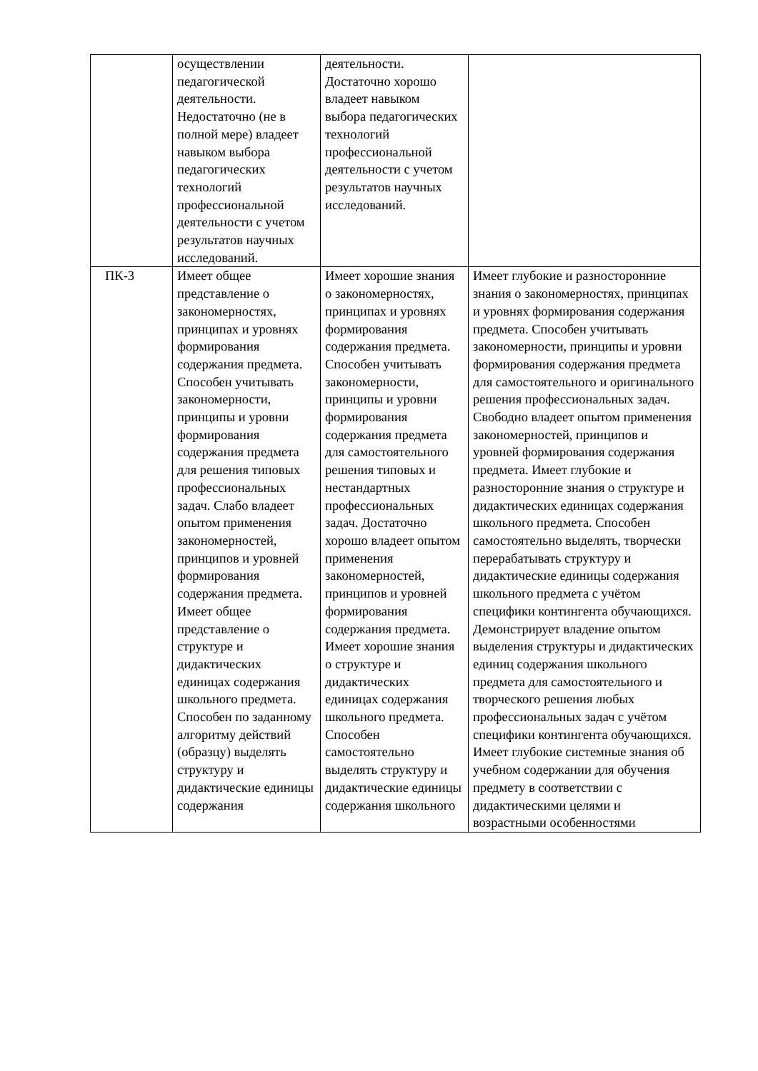| | осуществлении педагогической деятельности. Недостаточно (не в полной мере) владеет навыком выбора педагогических технологий профессиональной деятельности с учетом результатов научных исследований. | деятельности. Достаточно хорошо владеет навыком выбора педагогических технологий профессиональной деятельности с учетом результатов научных исследований. | |
| ПК-3 | Имеет общее представление о закономерностях, принципах и уровнях формирования содержания предмета. Способен учитывать закономерности, принципы и уровни формирования содержания предмета для решения типовых профессиональных задач. Слабо владеет опытом применения закономерностей, принципов и уровней формирования содержания предмета. Имеет общее представление о структуре и дидактических единицах содержания школьного предмета. Способен по заданному алгоритму действий (образцу) выделять структуру и дидактические единицы содержания | Имеет хорошие знания о закономерностях, принципах и уровнях формирования содержания предмета. Способен учитывать закономерности, принципы и уровни формирования содержания предмета для самостоятельного решения типовых и нестандартных профессиональных задач. Достаточно хорошо владеет опытом применения закономерностей, принципов и уровней формирования содержания предмета. Имеет хорошие знания о структуре и дидактических единицах содержания школьного предмета. Способен самостоятельно выделять структуру и дидактические единицы содержания школьного | Имеет глубокие и разносторонние знания о закономерностях, принципах и уровнях формирования содержания предмета. Способен учитывать закономерности, принципы и уровни формирования содержания предмета для самостоятельного и оригинального решения профессиональных задач. Свободно владеет опытом применения закономерностей, принципов и уровней формирования содержания предмета. Имеет глубокие и разносторонние знания о структуре и дидактических единицах содержания школьного предмета. Способен самостоятельно выделять, творчески перерабатывать структуру и дидактические единицы содержания школьного предмета с учётом специфики контингента обучающихся. Демонстрирует владение опытом выделения структуры и дидактических единиц содержания школьного предмета для самостоятельного и творческого решения любых профессиональных задач с учётом специфики контингента обучающихся. Имеет глубокие системные знания об учебном содержании для обучения предмету в соответствии с дидактическими целями и возрастными особенностями |